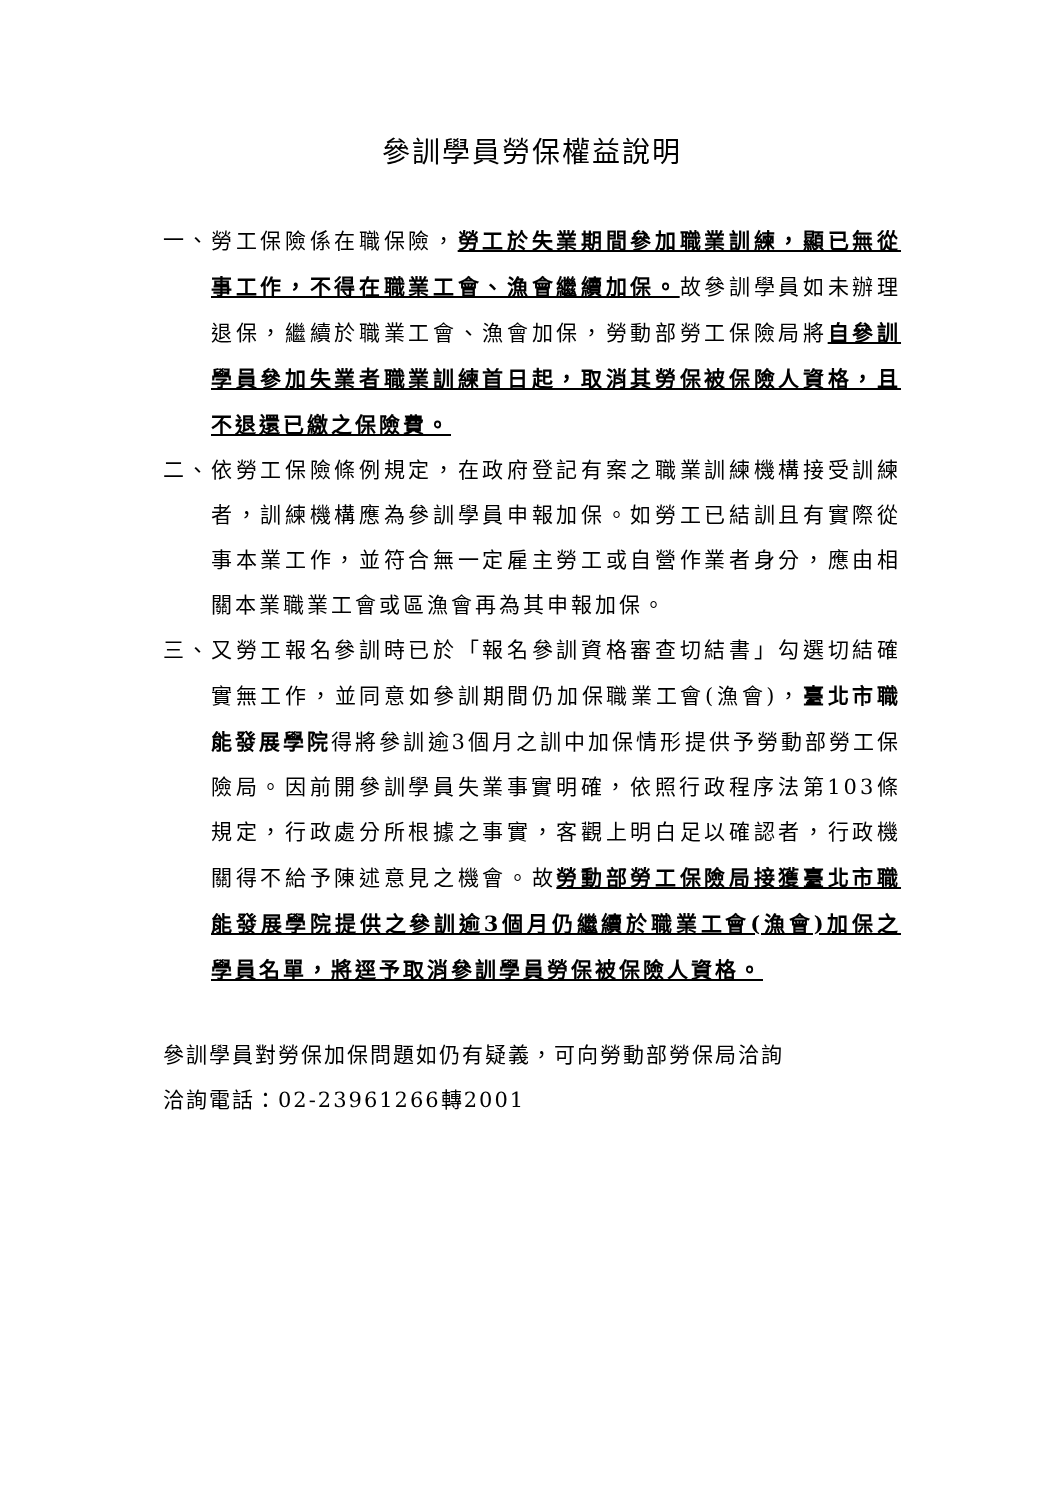參訓學員勞保權益說明
一、 勞工保險係在職保險，勞工於失業期間參加職業訓練，顯已無從事工作，不得在職業工會、漁會繼續加保。故參訓學員如未辦理退保，繼續於職業工會、漁會加保，勞動部勞工保險局將自參訓學員參加失業者職業訓練首日起，取消其勞保被保險人資格，且不退還已繳之保險費。
二、 依勞工保險條例規定，在政府登記有案之職業訓練機構接受訓練者，訓練機構應為參訓學員申報加保。如勞工已結訓且有實際從事本業工作，並符合無一定雇主勞工或自營作業者身分，應由相關本業職業工會或區漁會再為其申報加保。
三、 又勞工報名參訓時已於「報名參訓資格審查切結書」勾選切結確實無工作，並同意如參訓期間仍加保職業工會(漁會)，臺北市職能發展學院得將參訓逾3個月之訓中加保情形提供予勞動部勞工保險局。因前開參訓學員失業事實明確，依照行政程序法第103條規定，行政處分所根據之事實，客觀上明白足以確認者，行政機關得不給予陳述意見之機會。故勞動部勞工保險局接獲臺北市職能發展學院提供之參訓逾3個月仍繼續於職業工會(漁會)加保之學員名單，將逕予取消參訓學員勞保被保險人資格。
參訓學員對勞保加保問題如仍有疑義，可向勞動部勞保局洽詢
洽詢電話：02-23961266轉2001